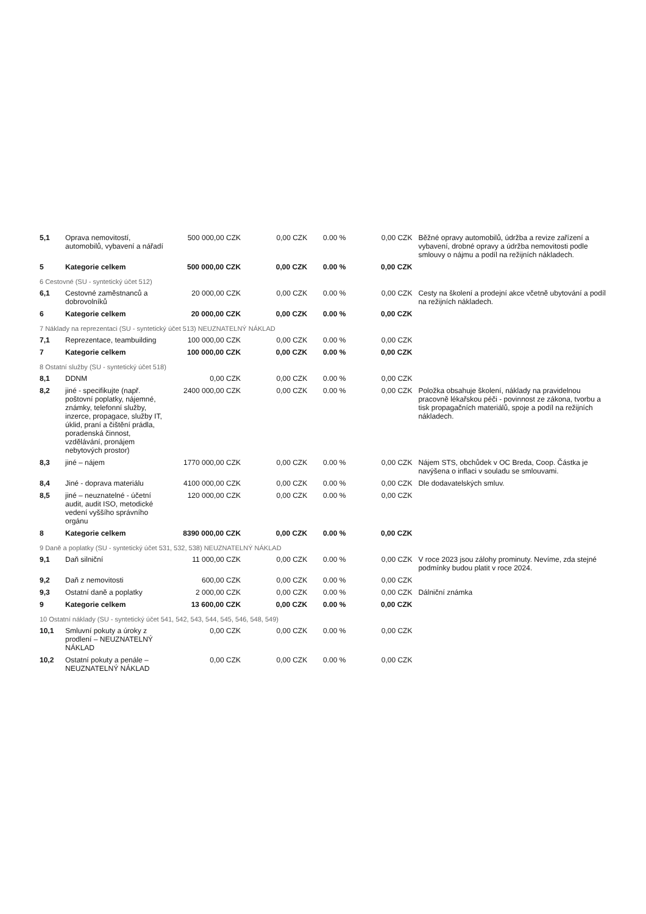| 5,1 | Oprava nemovitostí, automobilů, vybavení a nářadí | 500 000,00 CZK | 0,00 CZK | 0.00 % | 0,00 CZK | Běžné opravy automobilů, údržba a revize zařízení a vybavení, drobné opravy a údržba nemovitosti podle smlouvy o nájmu a podíl na režijních nákladech. |
| 5 | Kategorie celkem | 500 000,00 CZK | 0,00 CZK | 0.00 % | 0,00 CZK | |
| 6 Cestovné (SU - syntetický účet 512) | | | | | | |
| 6,1 | Cestovné zaměstnanců a dobrovolníků | 20 000,00 CZK | 0,00 CZK | 0.00 % | 0,00 CZK | Cesty na školení a prodejní akce včetně ubytování a podíl na režijních nákladech. |
| 6 | Kategorie celkem | 20 000,00 CZK | 0,00 CZK | 0.00 % | 0,00 CZK | |
| 7 Náklady na reprezentaci (SU - syntetický účet 513) NEUZNATELNÝ NÁKLAD | | | | | | |
| 7,1 | Reprezentace, teambuilding | 100 000,00 CZK | 0,00 CZK | 0.00 % | 0,00 CZK | |
| 7 | Kategorie celkem | 100 000,00 CZK | 0,00 CZK | 0.00 % | 0,00 CZK | |
| 8 Ostatní služby (SU - syntetický účet 518) | | | | | | |
| 8,1 | DDNM | 0,00 CZK | 0,00 CZK | 0.00 % | 0,00 CZK | |
| 8,2 | jiné - specifikujte (např. poštovní poplatky, nájemné, známky, telefonní služby, inzerce, propagace, služby IT, úklid, praní a čištění prádla, poradenská činnost, vzdělávání, pronájem nebytových prostor) | 2400 000,00 CZK | 0,00 CZK | 0.00 % | 0,00 CZK | Položka obsahuje školení, náklady na pravidelnou pracovně lékařskou péči - povinnost ze zákona, tvorbu a tisk propagačních materiálů, spoje a podíl na režijních nákladech. |
| 8,3 | jiné – nájem | 1770 000,00 CZK | 0,00 CZK | 0.00 % | 0,00 CZK | Nájem STS, obchůdek v OC Breda, Coop. Částka je navýšena o inflaci v souladu se smlouvami. |
| 8,4 | Jiné - doprava materiálu | 4100 000,00 CZK | 0,00 CZK | 0.00 % | 0,00 CZK | Dle dodavatelských smluv. |
| 8,5 | jiné – neuznatelné - účetní audit, audit ISO, metodické vedení vyššího správního orgánu | 120 000,00 CZK | 0,00 CZK | 0.00 % | 0,00 CZK | |
| 8 | Kategorie celkem | 8390 000,00 CZK | 0,00 CZK | 0.00 % | 0,00 CZK | |
| 9 Daně a poplatky (SU - syntetický účet 531, 532, 538) NEUZNATELNÝ NÁKLAD | | | | | | |
| 9,1 | Daň silniční | 11 000,00 CZK | 0,00 CZK | 0.00 % | 0,00 CZK | V roce 2023 jsou zálohy prominuty. Nevíme, zda stejné podmínky budou platit v roce 2024. |
| 9,2 | Daň z nemovitosti | 600,00 CZK | 0,00 CZK | 0.00 % | 0,00 CZK | |
| 9,3 | Ostatní daně a poplatky | 2 000,00 CZK | 0,00 CZK | 0.00 % | 0,00 CZK | Dálniční známka |
| 9 | Kategorie celkem | 13 600,00 CZK | 0,00 CZK | 0.00 % | 0,00 CZK | |
| 10 Ostatní náklady (SU - syntetický účet 541, 542, 543, 544, 545, 546, 548, 549) | | | | | | |
| 10,1 | Smluvní pokuty a úroky z prodlení – NEUZNATELNÝ NÁKLAD | 0,00 CZK | 0,00 CZK | 0.00 % | 0,00 CZK | |
| 10,2 | Ostatní pokuty a penále – NEUZNATELNÝ NÁKLAD | 0,00 CZK | 0,00 CZK | 0.00 % | 0,00 CZK | |